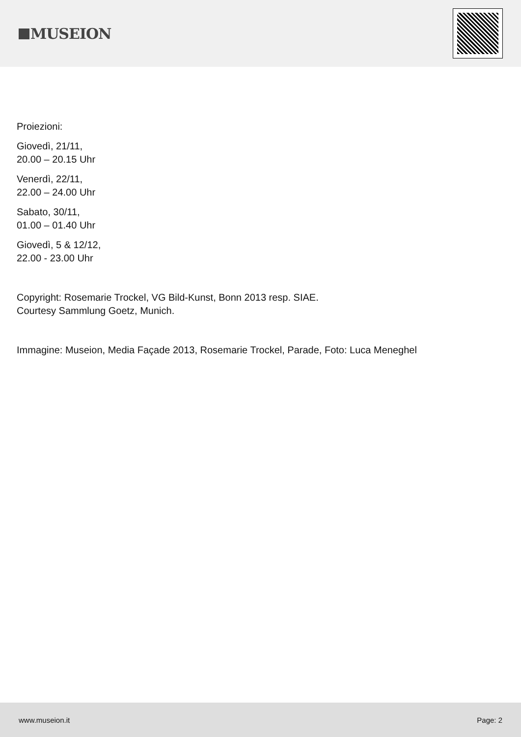MUSEION
Proiezioni:
Giovedì, 21/11,
20.00 – 20.15 Uhr
Venerdì, 22/11,
22.00 – 24.00 Uhr
Sabato, 30/11,
01.00 – 01.40 Uhr
Giovedì, 5 & 12/12,
22.00 - 23.00 Uhr
Copyright: Rosemarie Trockel, VG Bild-Kunst, Bonn 2013 resp. SIAE.
Courtesy Sammlung Goetz, Munich.
Immagine: Museion, Media Façade 2013, Rosemarie Trockel, Parade, Foto: Luca Meneghel
www.museion.it Page: 2